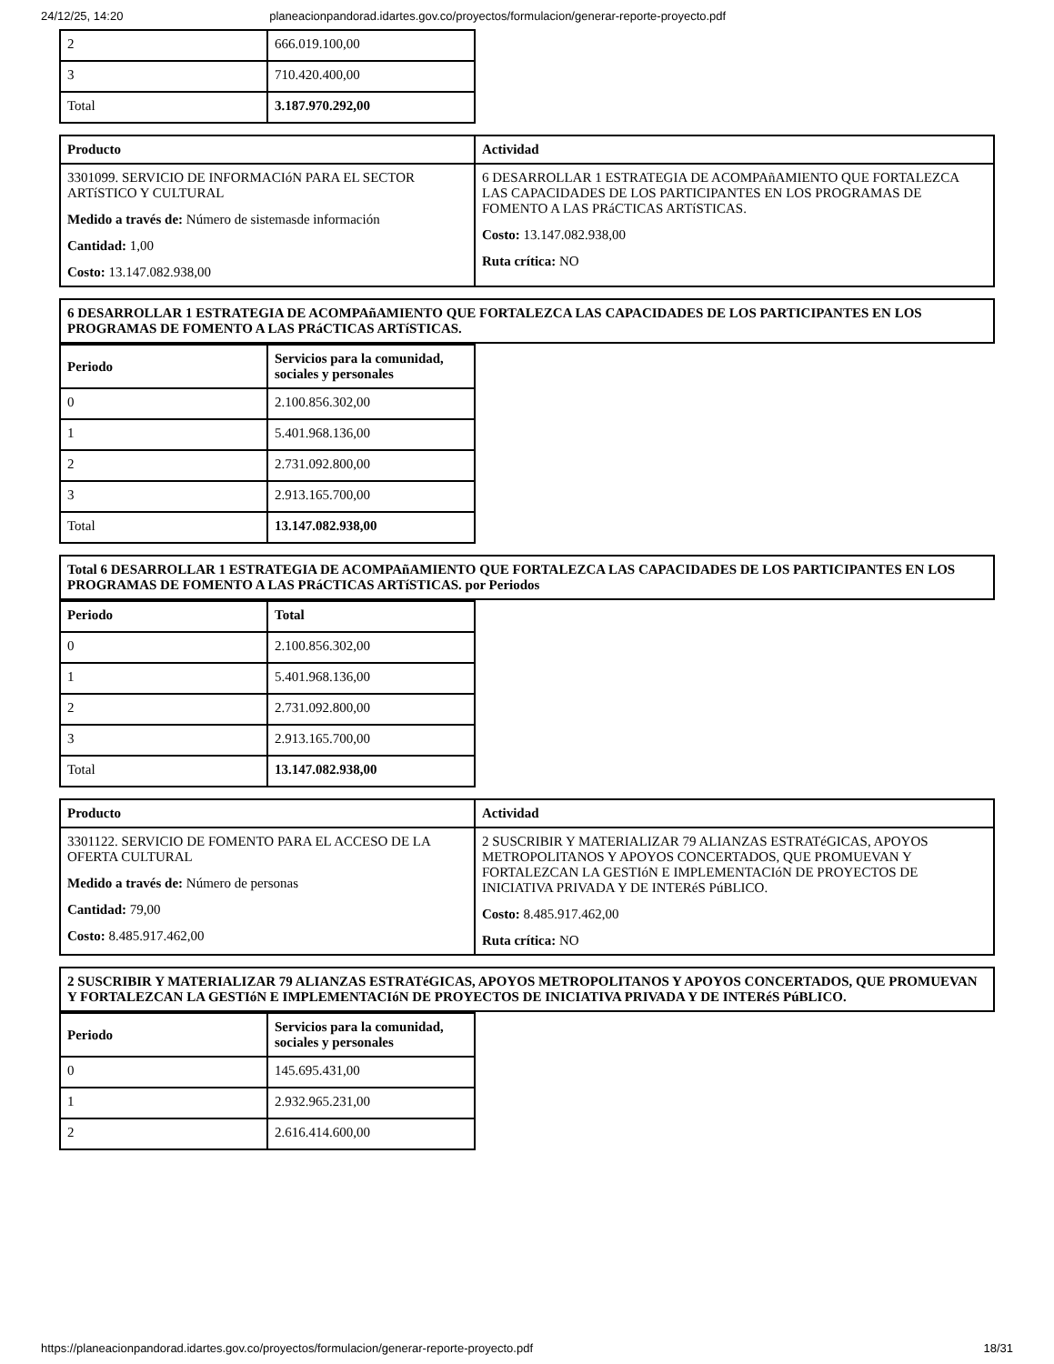24/12/25, 14:20 planeacionpandorad.idartes.gov.co/proyectos/formulacion/generar-reporte-proyecto.pdf
| 2 | 666.019.100,00 |
| 3 | 710.420.400,00 |
| Total | 3.187.970.292,00 |
| Producto | Actividad |
| --- | --- |
| 3301099. SERVICIO DE INFORMACIóN PARA EL SECTOR ARTíSTICO Y CULTURAL Medido a través de: Número de sistemasde información Cantidad: 1,00 Costo: 13.147.082.938,00 | 6 DESARROLLAR 1 ESTRATEGIA DE ACOMPAñAMIENTO QUE FORTALEZCA LAS CAPACIDADES DE LOS PARTICIPANTES EN LOS PROGRAMAS DE FOMENTO A LAS PRáCTICAS ARTíSTICAS. Costo: 13.147.082.938,00 Ruta crítica: NO |
| 6 DESARROLLAR 1 ESTRATEGIA DE ACOMPAñAMIENTO QUE FORTALEZCA LAS CAPACIDADES DE LOS PARTICIPANTES EN LOS PROGRAMAS DE FOMENTO A LAS PRáCTICAS ARTíSTICAS. |
| --- |
| Periodo | Servicios para la comunidad, sociales y personales |
| --- | --- |
| 0 | 2.100.856.302,00 |
| 1 | 5.401.968.136,00 |
| 2 | 2.731.092.800,00 |
| 3 | 2.913.165.700,00 |
| Total | 13.147.082.938,00 |
| Total 6 DESARROLLAR 1 ESTRATEGIA DE ACOMPAñAMIENTO QUE FORTALEZCA LAS CAPACIDADES DE LOS PARTICIPANTES EN LOS PROGRAMAS DE FOMENTO A LAS PRáCTICAS ARTíSTICAS. por Periodos |
| --- |
| Periodo | Total |
| --- | --- |
| 0 | 2.100.856.302,00 |
| 1 | 5.401.968.136,00 |
| 2 | 2.731.092.800,00 |
| 3 | 2.913.165.700,00 |
| Total | 13.147.082.938,00 |
| Producto | Actividad |
| --- | --- |
| 3301122. SERVICIO DE FOMENTO PARA EL ACCESO DE LA OFERTA CULTURAL Medido a través de: Número de personas Cantidad: 79,00 Costo: 8.485.917.462,00 | 2 SUSCRIBIR Y MATERIALIZAR 79 ALIANZAS ESTRATéGICAS, APOYOS METROPOLITANOS Y APOYOS CONCERTADOS, QUE PROMUEVAN Y FORTALEZCAN LA GESTIóN E IMPLEMENTACIóN DE PROYECTOS DE INICIATIVA PRIVADA Y DE INTERéS PúBLICO. Costo: 8.485.917.462,00 Ruta crítica: NO |
| 2 SUSCRIBIR Y MATERIALIZAR 79 ALIANZAS ESTRATéGICAS, APOYOS METROPOLITANOS Y APOYOS CONCERTADOS, QUE PROMUEVAN Y FORTALEZCAN LA GESTIóN E IMPLEMENTACIóN DE PROYECTOS DE INICIATIVA PRIVADA Y DE INTERéS PúBLICO. |
| --- |
| Periodo | Servicios para la comunidad, sociales y personales |
| --- | --- |
| 0 | 145.695.431,00 |
| 1 | 2.932.965.231,00 |
| 2 | 2.616.414.600,00 |
https://planeacionpandorad.idartes.gov.co/proyectos/formulacion/generar-reporte-proyecto.pdf 18/31